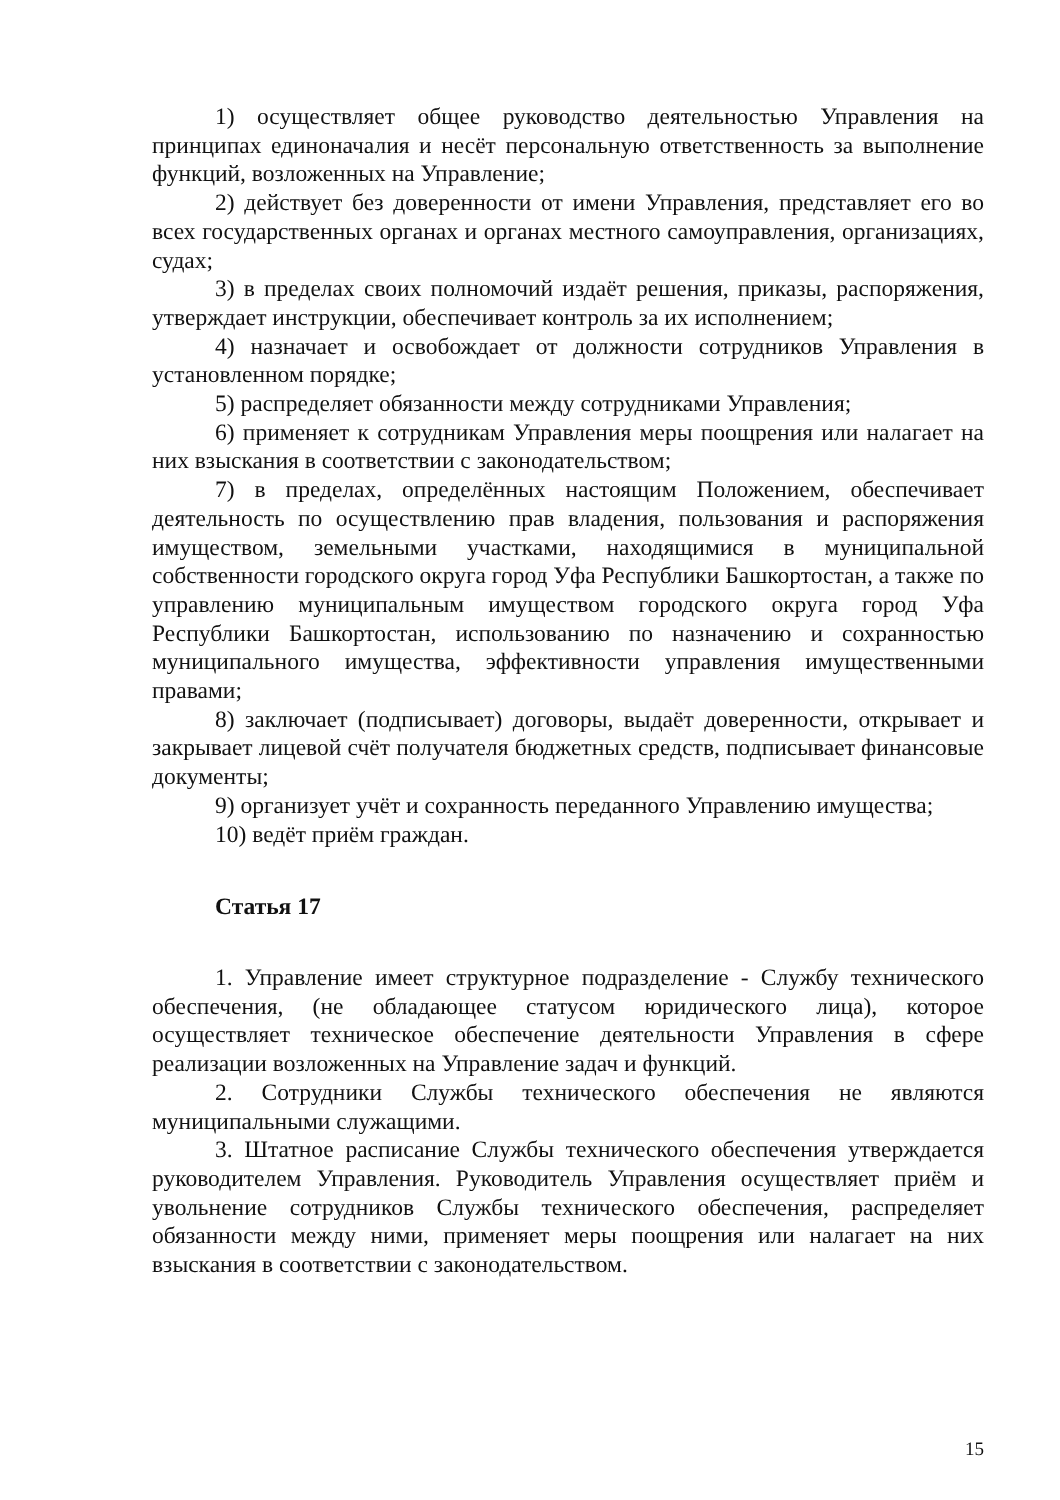1) осуществляет общее руководство деятельностью Управления на принципах единоначалия и несёт персональную ответственность за выполнение функций, возложенных на Управление;
2) действует без доверенности от имени Управления, представляет его во всех государственных органах и органах местного самоуправления, организациях, судах;
3) в пределах своих полномочий издаёт решения, приказы, распоряжения, утверждает инструкции, обеспечивает контроль за их исполнением;
4) назначает и освобождает от должности сотрудников Управления в установленном порядке;
5) распределяет обязанности между сотрудниками Управления;
6) применяет к сотрудникам Управления меры поощрения или налагает на них взыскания в соответствии с законодательством;
7) в пределах, определённых настоящим Положением, обеспечивает деятельность по осуществлению прав владения, пользования и распоряжения имуществом, земельными участками, находящимися в муниципальной собственности городского округа город Уфа Республики Башкортостан, а также по управлению муниципальным имуществом городского округа город Уфа Республики Башкортостан, использованию по назначению и сохранностью муниципального имущества, эффективности управления имущественными правами;
8) заключает (подписывает) договоры, выдаёт доверенности, открывает и закрывает лицевой счёт получателя бюджетных средств, подписывает финансовые документы;
9) организует учёт и сохранность переданного Управлению имущества;
10) ведёт приём граждан.
Статья 17
1. Управление имеет структурное подразделение - Службу технического обеспечения, (не обладающее статусом юридического лица), которое осуществляет техническое обеспечение деятельности Управления в сфере реализации возложенных на Управление задач и функций.
2. Сотрудники Службы технического обеспечения не являются муниципальными служащими.
3. Штатное расписание Службы технического обеспечения утверждается руководителем Управления. Руководитель Управления осуществляет приём и увольнение сотрудников Службы технического обеспечения, распределяет обязанности между ними, применяет меры поощрения или налагает на них взыскания в соответствии с законодательством.
15